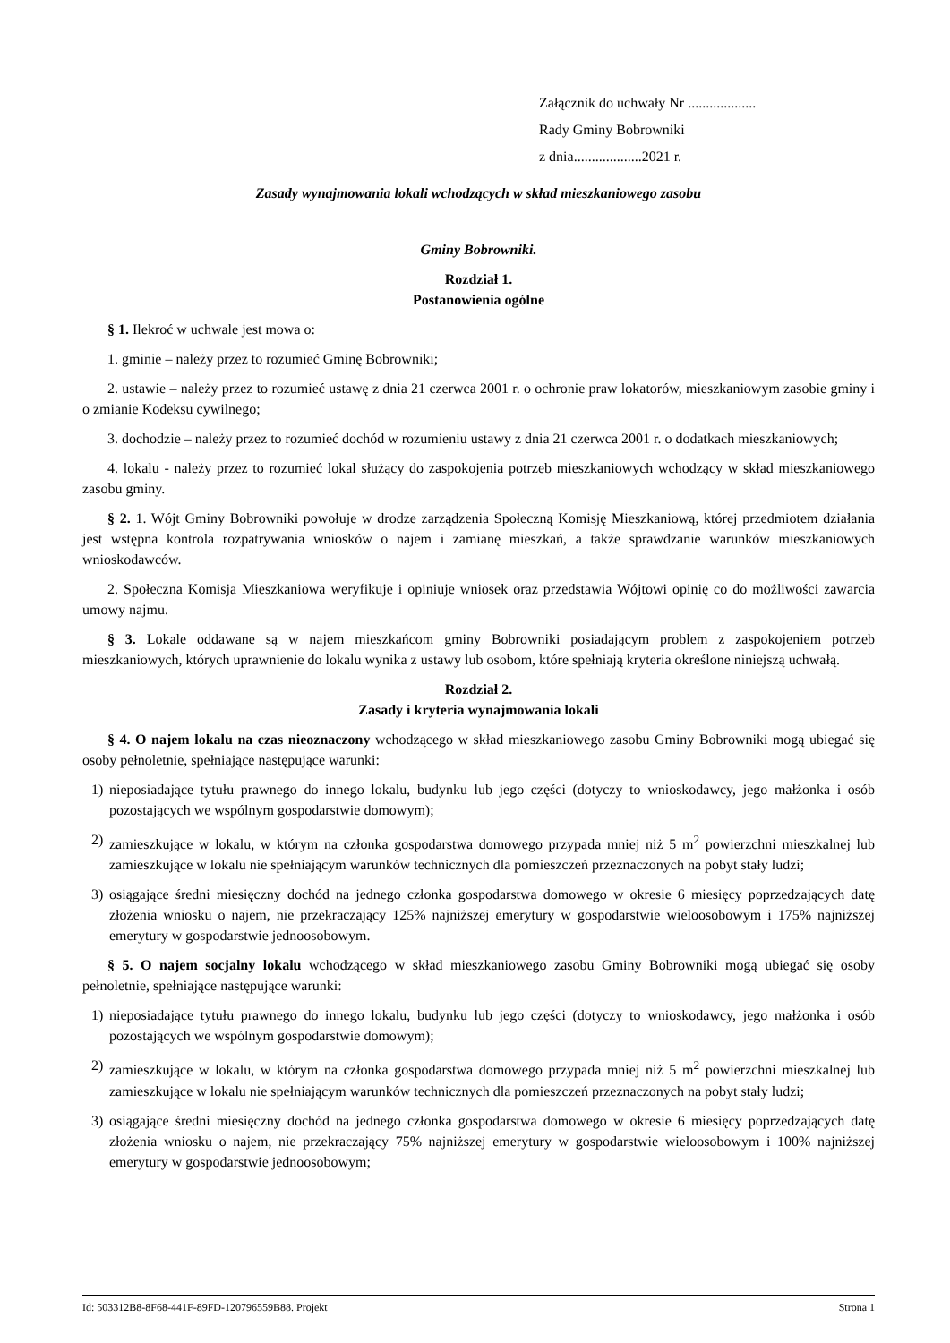Załącznik do uchwały Nr ...................
Rady Gminy Bobrowniki
z dnia...................2021 r.
Zasady wynajmowania lokali wchodzących w skład mieszkaniowego zasobu
Gminy Bobrowniki.
Rozdział 1.
Postanowienia ogólne
§ 1. Ilekroć w uchwale jest mowa o:
1. gminie – należy przez to rozumieć Gminę Bobrowniki;
2. ustawie – należy przez to rozumieć ustawę z dnia 21 czerwca 2001 r. o ochronie praw lokatorów, mieszkaniowym zasobie gminy i o zmianie Kodeksu cywilnego;
3. dochodzie – należy przez to rozumieć dochód w rozumieniu ustawy z dnia 21 czerwca 2001 r. o dodatkach mieszkaniowych;
4. lokalu - należy przez to rozumieć lokal służący do zaspokojenia potrzeb mieszkaniowych wchodzący w skład mieszkaniowego zasobu gminy.
§ 2. 1. Wójt Gminy Bobrowniki powołuje w drodze zarządzenia Społeczną Komisję Mieszkaniową, której przedmiotem działania jest wstępna kontrola rozpatrywania wniosków o najem i zamianę mieszkań, a także sprawdzanie warunków mieszkaniowych wnioskodawców.
2. Społeczna Komisja Mieszkaniowa weryfikuje i opiniuje wniosek oraz przedstawia Wójtowi opinię co do możliwości zawarcia umowy najmu.
§ 3. Lokale oddawane są w najem mieszkańcom gminy Bobrowniki posiadającym problem z zaspokojeniem potrzeb mieszkaniowych, których uprawnienie do lokalu wynika z ustawy lub osobom, które spełniają kryteria określone niniejszą uchwałą.
Rozdział 2.
Zasady i kryteria wynajmowania lokali
§ 4. O najem lokalu na czas nieoznaczony wchodzącego w skład mieszkaniowego zasobu Gminy Bobrowniki mogą ubiegać się osoby pełnoletnie, spełniające następujące warunki:
1) nieposiadające tytułu prawnego do innego lokalu, budynku lub jego części (dotyczy to wnioskodawcy, jego małżonka i osób pozostających we wspólnym gospodarstwie domowym);
2) zamieszkujące w lokalu, w którym na członka gospodarstwa domowego przypada mniej niż 5 m<sup>2</sup> powierzchni mieszkalnej lub zamieszkujące w lokalu nie spełniającym warunków technicznych dla pomieszczeń przeznaczonych na pobyt stały ludzi;
3) osiągające średni miesięczny dochód na jednego członka gospodarstwa domowego w okresie 6 miesięcy poprzedzających datę złożenia wniosku o najem, nie przekraczający 125% najniższej emerytury w gospodarstwie wieloosobowym i 175% najniższej emerytury w gospodarstwie jednoosobowym.
§ 5. O najem socjalny lokalu wchodzącego w skład mieszkaniowego zasobu Gminy Bobrowniki mogą ubiegać się osoby pełnoletnie, spełniające następujące warunki:
1) nieposiadające tytułu prawnego do innego lokalu, budynku lub jego części (dotyczy to wnioskodawcy, jego małżonka i osób pozostających we wspólnym gospodarstwie domowym);
2) zamieszkujące w lokalu, w którym na członka gospodarstwa domowego przypada mniej niż 5 m<sup>2</sup> powierzchni mieszkalnej lub zamieszkujące w lokalu nie spełniającym warunków technicznych dla pomieszczeń przeznaczonych na pobyt stały ludzi;
3) osiągające średni miesięczny dochód na jednego członka gospodarstwa domowego w okresie 6 miesięcy poprzedzających datę złożenia wniosku o najem, nie przekraczający 75% najniższej emerytury w gospodarstwie wieloosobowym i 100% najniższej emerytury w gospodarstwie jednoosobowym;
Id: 503312B8-8F68-441F-89FD-120796559B88. Projekt Strona 1